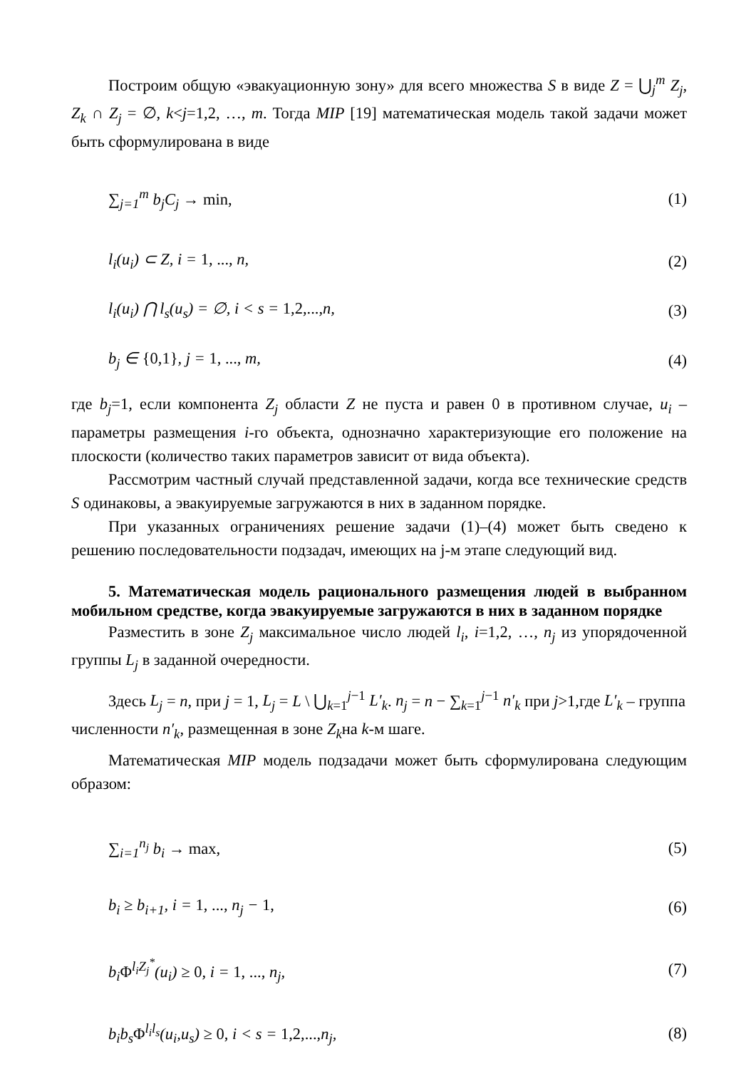Построим общую «эвакуационную зону» для всего множества S в виде Z = ⋃<sub>j</sub><sup>m</sup> Z<sub>j</sub>, Z<sub>k</sub> ∩ Z<sub>j</sub> = ∅, k<j=1,2, …, m. Тогда MIP [19] математическая модель такой задачи может быть сформулирована в виде
∑<sub>j=1</sub><sup>m</sup> b<sub>j</sub>C<sub>j</sub> → min, (1)
l<sub>i</sub>(u<sub>i</sub>) ⊂ Z, i = 1, ..., n, (2)
l<sub>i</sub>(u<sub>i</sub>) ⋂ l<sub>s</sub>(u<sub>s</sub>) = ∅, i < s = 1,2,..., n, (3)
b<sub>j</sub> ∈ {0,1}, j = 1, ..., m, (4)
где b<sub>j</sub>=1, если компонента Z<sub>j</sub> области Z не пуста и равен 0 в противном случае, u<sub>i</sub> – параметры размещения i-го объекта, однозначно характеризующие его положение на плоскости (количество таких параметров зависит от вида объекта).
Рассмотрим частный случай представленной задачи, когда все технические средств S одинаковы, а эвакуируемые загружаются в них в заданном порядке.
При указанных ограничениях решение задачи (1)–(4) может быть сведено к решению последовательности подзадач, имеющих на j-м этапе следующий вид.
5. Математическая модель рационального размещения людей в выбранном мобильном средстве, когда эвакуируемые загружаются в них в заданном порядке
Разместить в зоне Z<sub>j</sub> максимальное число людей l<sub>i</sub>, i=1,2, …, n<sub>j</sub> из упорядоченной группы L<sub>j</sub> в заданной очередности.
Здесь L<sub>j</sub> = n, при j = 1, L<sub>j</sub> = L \ ⋃<sub>k=1</sub><sup>j−1</sup> L′<sub>k</sub>. n<sub>j</sub> = n − ∑<sub>k=1</sub><sup>j−1</sup> n′<sub>k</sub> при j>1,где L′<sub>k</sub> – группа
численности n′<sub>k</sub>, размещенная в зоне Z<sub>k</sub>на k-м шаге.
Математическая MIP модель подзадачи может быть сформулирована следующим образом:
∑<sub>i=1</sub><sup>n<sub>j</sub></sup> b<sub>i</sub> → max, (5)
b<sub>i</sub> ≥ b<sub>i+1</sub>, i = 1, ..., n<sub>j</sub> − 1, (6)
b<sub>i</sub>Φ<sup>l<sub>i</sub>Z<sub>j</sub><sup>*</sup></sup>(u<sub>i</sub>) ≥ 0, i = 1, ..., n<sub>j</sub>, (7)
b<sub>i</sub>b<sub>s</sub>Φ<sup>l<sub>i</sub>l<sub>s</sub></sup>(u<sub>i</sub>,u<sub>s</sub>) ≥ 0, i < s = 1,2,..., n<sub>j</sub>, (8)